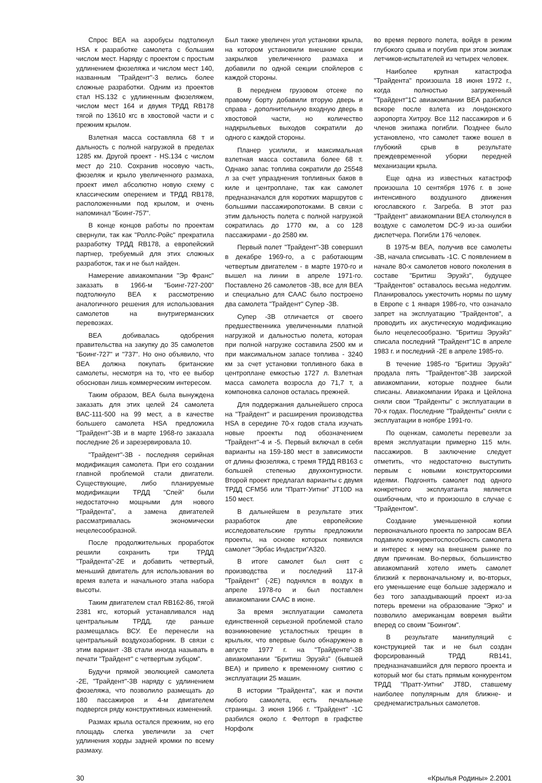Спрос ВЕА на аэробусы подтолкнул HSA к разработке самолета с большим числом мест. Наряду с проектом с простым удлинением фюзеляжа и числом мест 140, названным "Трайдент"-3 велись более сложные разработки. Одним из проектов стал HS.132 с удлиненным фюзеляжем, числом мест 164 и двумя ТРДД RB178 тягой по 13610 кгс в хвостовой части и с прежним крылом.
Взлетная масса составляла 68 т и дальность с полной нагрузкой в пределах 1285 км. Другой проект - HS.134 с числом мест до 210. Сохранив носовую часть, фюзеляж и крыло увеличенного размаха, проект имел абсолютно новую схему с классическим оперением и ТРДД RB178, расположенными под крылом, и очень напоминал "Боинг-757".
В конце концов работы по проектам свернули, так как "Роллс-Ройс" прекратила разработку ТРДД RB178, а европейский партнер, требуемый для этих сложных разработок, так и не был найден.
Намерение авиакомпании "Эр Франс" заказать в 1966-м "Боинг-727-200" подтолкнуло ВЕА к рассмотрению аналогичного решения для использования самолетов на внутригерманских перевозках.
ВЕА добивалась одобрения правительства на закупку до 35 самолетов "Боинг-727" и "737". Но оно объявило, что ВЕА должна покупать британские самолеты, несмотря на то, что ее выбор обоснован лишь коммерческим интересом.
Таким образом, ВЕА была вынуждена заказать для этих целей 24 самолета ВАС-111-500 на 99 мест, а в качестве большего самолета HSA предложила "Трайдент"-3В и в марте 1968-го заказала последние 26 и зарезервировала 10.
"Трайдент"-3В - последняя серийная модификация самолета. При его создании главной проблемой стали двигатели. Существующие, либо планируемые модификации ТРДД "Спей" были недостаточно мощными для нового "Трайдента", а замена двигателей рассматривалась экономически нецелесообразной.
После продолжительных проработок решили сохранить три ТРДД "Трайдента"-2Е и добавить четвертый, меньший двигатель для использования во время взлета и начального этапа набора высоты.
Таким двигателем стал RB162-86, тягой 2381 кгс, который устанавливался над центральным ТРДД, где раньше размещалась ВСУ. Ее перенесли на центральный воздухозаборник. В связи с этим вариант -3В стали иногда называть в печати "Трайдент" с четвертым зубцом".
Будучи прямой эволюцией самолета -2Е, "Трайдент"-3В наряду с удлинением фюзеляжа, что позволило размещать до 180 пассажиров и 4-м двигателем подвергся ряду конструктивных изменений.
Размах крыла остался прежним, но его площадь слегка увеличили за счет удлинения хорды задней кромки по всему размаху.
Был также увеличен угол установки крыла, на котором установили внешние секции закрылков увеличенного размаха и добавили по одной секции спойлеров с каждой стороны.
В переднем грузовом отсеке по правому борту добавили вторую дверь и справа - дополнительную входную дверь в хвостовой части, но количество надкрыльевых выходов сократили до одного с каждой стороны.
Планер усилили, и максимальная взлетная масса составила более 68 т. Однако запас топлива сократили до 25548 л за счет упразднения топливных баков в киле и центроплане, так как самолет предназначался для коротких маршрутов с большими пассажиропотоками. В связи с этим дальность полета с полной нагрузкой сократилась до 1770 км, а со 128 пассажирами - до 2580 км.
Первый полет "Трайдент"-3В совершил в декабре 1969-го, а с работающим четвертым двигателем - в марте 1970-го и вышел на линии в апреле 1971-го. Поставлено 26 самолетов -3В, все для ВЕА и специально для СААС было построено два самолета "Трайдент" Супер -3В.
Супер -3В отличается от своего предшественника увеличенными платной нагрузкой и дальностью полета, которая при полной нагрузке составила 2500 км и при максимальном запасе топлива - 3240 км за счет установки топливного бака в центроплане емкостью 1727 л. Взлетная масса самолета возросла до 71,7 т, а компоновка салонов осталась прежней.
Для поддержания дальнейшего спроса на "Трайдент" и расширения производства HSA в середине 70-х годов стала изучать новые проекты под обозначением "Трайдент"-4 и -5. Первый включал в себя варианты на 159-180 мест в зависимости от длины фюзеляжа, с тремя ТРДД RB163 с большей степенью двухконтурности. Второй проект предлагал варианты с двумя ТРДД CFM56 или "Пратт-Уитни" JT10D на 150 мест.
В дальнейшем в результате этих разработок две европейские исследовательские группы предложили проекты, на основе которых появился самолет "Эрбас Индастри"А320.
В итоге самолет был снят с производства и последний 117-й "Трайдент" (-2Е) поднялся в воздух в апреле 1978-го и был поставлен авиакомпании СААС в июне.
За время эксплуатации самолета единственной серьезной проблемой стало возникновение усталостных трещин в крыльях, что впервые было обнаружено в августе 1977 г. на "Трайденте"-3В авиакомпании "Бритиш Эруэйз" (бывшей ВЕА) и привело к временному снятию с эксплуатации 25 машин.
В истории "Трайдента", как и почти любого самолета, есть печальные страницы. 3 июня 1966 г. "Трайдент" -1С разбился около г. Фелторп в графстве Норфолк
во время первого полета, войдя в режим глубокого срыва и погубив при этом экипаж летчиков-испытателей из четырех человек.
Наиболее крупная катастрофа "Трайдента" произошла 18 июня 1972 г., когда полностью загруженный "Трайдент"1С авиакомпании ВЕА разбился вскоре после взлета из лондонского аэропорта Хитроу. Все 112 пассажиров и 6 членов экипажа погибли. Позднее было установлено, что самолет также вошел в глубокий срыв в результате преждевременной уборки передней механизации крыла.
Еще одна из известных катастроф произошла 10 сентября 1976 г. в зоне интенсивного воздушного движения югославского г. Загреба. В этот раз "Трайдент" авиакомпании ВЕА столкнулся в воздухе с самолетом DC-9 из-за ошибки диспетчера. Погибли 176 человек.
В 1975-м ВЕА, получив все самолеты -3В, начала списывать -1С. С появлением в начале 80-х самолетов нового поколения в составе "Бритиш Эруэйз", будущее "Трайдентов" оставалось весьма недолгим. Планировалось ужесточить нормы по шуму в Европе с 1 января 1986-го, что означало запрет на эксплуатацию "Трайдентов", а проводить их акустическую модификацию было нецелесообразно. "Бритиш Эруэйз" списала последний "Трайдент"1С в апреле 1983 г. и последний -2Е в апреле 1985-го.
В течение 1985-го "Бритиш Эруэйз" продала пять "Трайдентов"-3В заирской авиакомпании, которые позднее были списаны. Авиакомпании Ирака и Цейлона сняли свои "Трайденты" с эксплуатации в 70-х годах. Последние "Трайденты" сняли с эксплуатации в ноябре 1991-го.
По оценкам, самолеты перевезли за время эксплуатации примерно 115 млн. пассажиров. В заключение следует отметить, что недостаточно выступить первым с новыми конструкторскими идеями. Подгонять самолет под одного конкретного эксплуатанта является ошибочным, что и произошло в случае с "Трайдентом".
Создание уменьшенной копии первоначального проекта по запросам ВЕА подавило конкурентоспособность самолета и интерес к нему на внешнем рынке по двум причинам. Во-первых, большинство авиакомпаний хотело иметь самолет близкий к первоначальному и, во-вторых, его уменьшение еще больше задержало и без того запаздывающий проект из-за потерь времени на образование "Эрко" и позволило американцам вовремя выйти вперед со своим "Боингом".
В результате манипуляций с конструкцией так и не был создан форсированный ТРДД RB141, предназначавшийся для первого проекта и который мог бы стать прямым конкурентом ТРДД "Пратт-Уитни" JT8D, ставшему наиболее популярным для ближне- и среднемагистральных самолетов.
30 «Крылья Родины» 2.2001